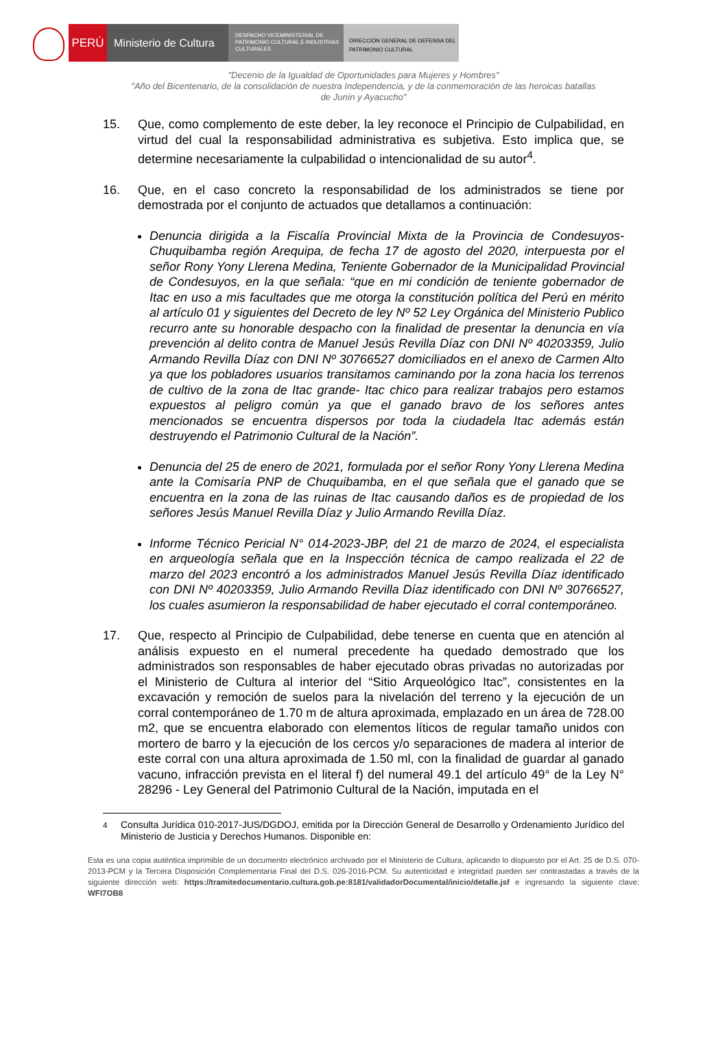PERÚ Ministerio de Cultura
DESPACHO VICEMINISTERIAL DE PATRIMONIO CULTURAL E INDUSTRIAS CULTURALES
DIRECCIÓN GENERAL DE DEFENSA DEL PATRIMONIO CULTURAL
"Decenio de la Igualdad de Oportunidades para Mujeres y Hombres"
"Año del Bicentenario, de la consolidación de nuestra Independencia, y de la conmemoración de las heroicas batallas
de Junín y Ayacucho"
15. Que, como complemento de este deber, la ley reconoce el Principio de Culpabilidad, en virtud del cual la responsabilidad administrativa es subjetiva. Esto implica que, se determine necesariamente la culpabilidad o intencionalidad de su autor<sup>4</sup>.
16. Que, en el caso concreto la responsabilidad de los administrados se tiene por demostrada por el conjunto de actuados que detallamos a continuación:
Denuncia dirigida a la Fiscalía Provincial Mixta de la Provincia de Condesuyos-Chuquibamba región Arequipa, de fecha 17 de agosto del 2020, interpuesta por el señor Rony Yony Llerena Medina, Teniente Gobernador de la Municipalidad Provincial de Condesuyos, en la que señala: “que en mi condición de teniente gobernador de Itac en uso a mis facultades que me otorga la constitución política del Perú en mérito al artículo 01 y siguientes del Decreto de ley Nº 52 Ley Orgánica del Ministerio Publico recurro ante su honorable despacho con la finalidad de presentar la denuncia en vía prevención al delito contra de Manuel Jesús Revilla Díaz con DNI Nº 40203359, Julio Armando Revilla Díaz con DNI Nº 30766527 domiciliados en el anexo de Carmen Alto ya que los pobladores usuarios transitamos caminando por la zona hacia los terrenos de cultivo de la zona de Itac grande- Itac chico para realizar trabajos pero estamos expuestos al peligro común ya que el ganado bravo de los señores antes mencionados se encuentra dispersos por toda la ciudadela Itac además están destruyendo el Patrimonio Cultural de la Nación”.
Denuncia del 25 de enero de 2021, formulada por el señor Rony Yony Llerena Medina ante la Comisaría PNP de Chuquibamba, en el que señala que el ganado que se encuentra en la zona de las ruinas de Itac causando daños es de propiedad de los señores Jesús Manuel Revilla Díaz y Julio Armando Revilla Díaz.
Informe Técnico Pericial N° 014-2023-JBP, del 21 de marzo de 2024, el especialista en arqueología señala que en la Inspección técnica de campo realizada el 22 de marzo del 2023 encontró a los administrados Manuel Jesús Revilla Díaz identificado con DNI Nº 40203359, Julio Armando Revilla Díaz identificado con DNI Nº 30766527, los cuales asumieron la responsabilidad de haber ejecutado el corral contemporáneo.
17. Que, respecto al Principio de Culpabilidad, debe tenerse en cuenta que en atención al análisis expuesto en el numeral precedente ha quedado demostrado que los administrados son responsables de haber ejecutado obras privadas no autorizadas por el Ministerio de Cultura al interior del “Sitio Arqueológico Itac”, consistentes en la excavación y remoción de suelos para la nivelación del terreno y la ejecución de un corral contemporáneo de 1.70 m de altura aproximada, emplazado en un área de 728.00 m2, que se encuentra elaborado con elementos líticos de regular tamaño unidos con mortero de barro y la ejecución de los cercos y/o separaciones de madera al interior de este corral con una altura aproximada de 1.50 ml, con la finalidad de guardar al ganado vacuno, infracción prevista en el literal f) del numeral 49.1 del artículo 49° de la Ley N° 28296 - Ley General del Patrimonio Cultural de la Nación, imputada en el
<sup>4</sup> Consulta Jurídica 010-2017-JUS/DGDOJ, emitida por la Dirección General de Desarrollo y Ordenamiento Jurídico del Ministerio de Justicia y Derechos Humanos. Disponible en:
Esta es una copia auténtica imprimible de un documento electrónico archivado por el Ministerio de Cultura, aplicando lo dispuesto por el Art. 25 de D.S. 070-2013-PCM y la Tercera Disposición Complementaria Final del D.S. 026-2016-PCM. Su autenticidad e integridad pueden ser contrastadas a través de la siguiente dirección web: https://tramitedocumentario.cultura.gob.pe:8181/validadorDocumental/inicio/detalle.jsf e ingresando la siguiente clave: WFI7OB8